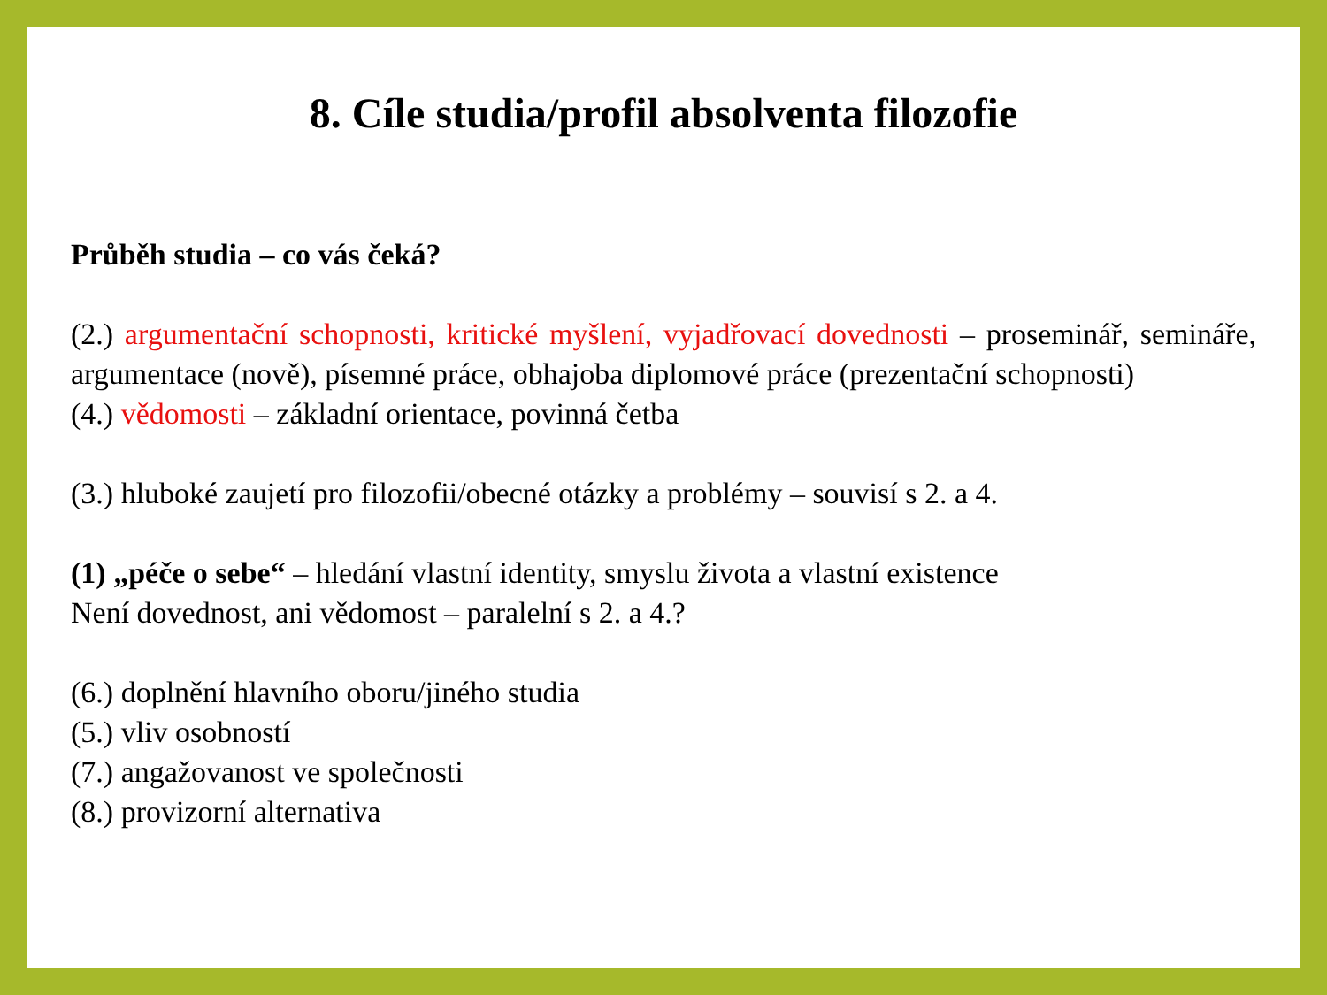8. Cíle studia/profil absolventa filozofie
Průběh studia – co vás čeká?
(2.) argumentační schopnosti, kritické myšlení, vyjadřovací dovednosti – proseminář, semináře, argumentace (nově), písemné práce, obhajoba diplomové práce (prezentační schopnosti)
(4.) vědomosti – základní orientace, povinná četba
(3.) hluboké zaujetí pro filozofii/obecné otázky a problémy – souvisí s 2. a 4.
(1) „péče o sebe“ – hledání vlastní identity, smyslu života a vlastní existence
Není dovednost, ani vědomost – paralelní s 2. a 4.?
(6.) doplnění hlavního oboru/jiného studia
(5.) vliv osobností
(7.) angažovanost ve společnosti
(8.) provizorní alternativa